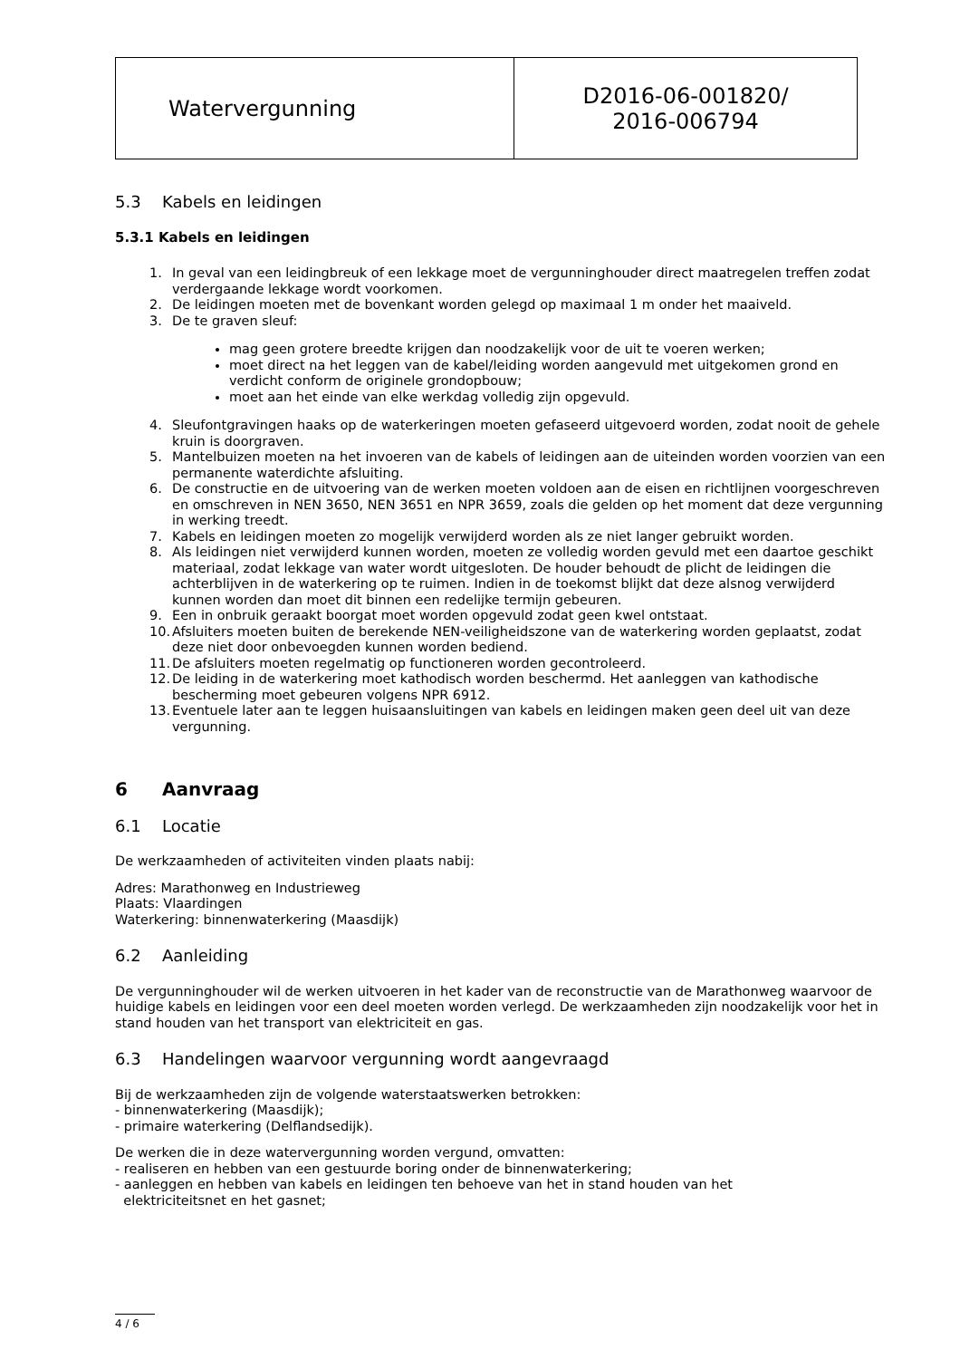| Watervergunning | D2016-06-001820/ 2016-006794 |
5.3 Kabels en leidingen
5.3.1 Kabels en leidingen
1. In geval van een leidingbreuk of een lekkage moet de vergunninghouder direct maatregelen treffen zodat verdergaande lekkage wordt voorkomen.
2. De leidingen moeten met de bovenkant worden gelegd op maximaal 1 m onder het maaiveld.
3. De te graven sleuf:
mag geen grotere breedte krijgen dan noodzakelijk voor de uit te voeren werken;
moet direct na het leggen van de kabel/leiding worden aangevuld met uitgekomen grond en verdicht conform de originele grondopbouw;
moet aan het einde van elke werkdag volledig zijn opgevuld.
4. Sleufontgravingen haaks op de waterkeringen moeten gefaseerd uitgevoerd worden, zodat nooit de gehele kruin is doorgraven.
5. Mantelbuizen moeten na het invoeren van de kabels of leidingen aan de uiteinden worden voorzien van een permanente waterdichte afsluiting.
6. De constructie en de uitvoering van de werken moeten voldoen aan de eisen en richtlijnen voorgeschreven en omschreven in NEN 3650, NEN 3651 en NPR 3659, zoals die gelden op het moment dat deze vergunning in werking treedt.
7. Kabels en leidingen moeten zo mogelijk verwijderd worden als ze niet langer gebruikt worden.
8. Als leidingen niet verwijderd kunnen worden, moeten ze volledig worden gevuld met een daartoe geschikt materiaal, zodat lekkage van water wordt uitgesloten. De houder behoudt de plicht de leidingen die achterblijven in de waterkering op te ruimen. Indien in de toekomst blijkt dat deze alsnog verwijderd kunnen worden dan moet dit binnen een redelijke termijn gebeuren.
9. Een in onbruik geraakt boorgat moet worden opgevuld zodat geen kwel ontstaat.
10.
Afsluiters moeten buiten de berekende NEN-veiligheidszone van de waterkering worden geplaatst, zodat deze niet door onbevoegden kunnen worden bediend.
11.
De afsluiters moeten regelmatig op functioneren worden gecontroleerd.
12.
De leiding in de waterkering moet kathodisch worden beschermd. Het aanleggen van kathodische bescherming moet gebeuren volgens NPR 6912.
13.
Eventuele later aan te leggen huisaansluitingen van kabels en leidingen maken geen deel uit van deze vergunning.
6 Aanvraag
6.1 Locatie
De werkzaamheden of activiteiten vinden plaats nabij:
Adres: Marathonweg en Industrieweg
Plaats: Vlaardingen
Waterkering: binnenwaterkering (Maasdijk)
6.2 Aanleiding
De vergunninghouder wil de werken uitvoeren in het kader van de reconstructie van de Marathonweg waarvoor de huidige kabels en leidingen voor een deel moeten worden verlegd. De werkzaamheden zijn noodzakelijk voor het in stand houden van het transport van elektriciteit en gas.
6.3 Handelingen waarvoor vergunning wordt aangevraagd
Bij de werkzaamheden zijn de volgende waterstaatswerken betrokken:
- binnenwaterkering (Maasdijk);
- primaire waterkering (Delflandsedijk).
De werken die in deze watervergunning worden vergund, omvatten:
- realiseren en hebben van een gestuurde boring onder de binnenwaterkering;
- aanleggen en hebben van kabels en leidingen ten behoeve van het in stand houden van het
elektriciteitsnet en het gasnet;
4 / 6